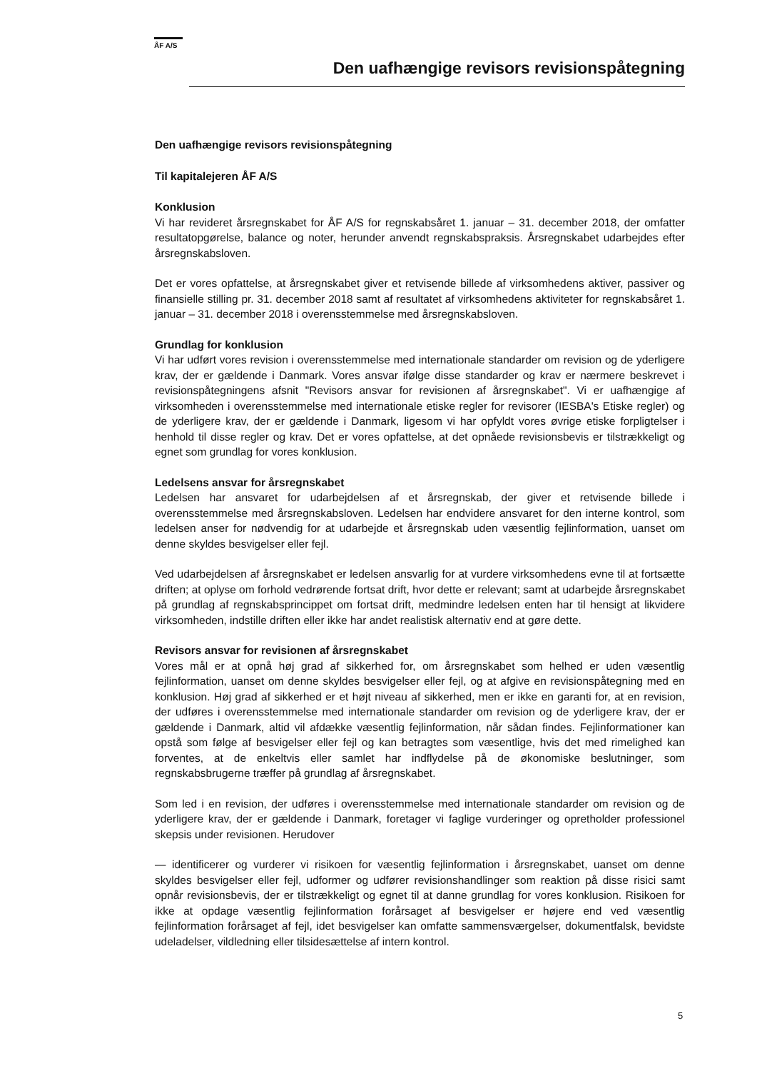ÅF A/S
Den uafhængige revisors revisionspåtegning
Den uafhængige revisors revisionspåtegning
Til kapitalejeren ÅF A/S
Konklusion
Vi har revideret årsregnskabet for ÅF A/S for regnskabsåret 1. januar – 31. december 2018, der omfatter resultatopgørelse, balance og noter, herunder anvendt regnskabspraksis. Årsregnskabet udarbejdes efter årsregnskabsloven.
Det er vores opfattelse, at årsregnskabet giver et retvisende billede af virksomhedens aktiver, passiver og finansielle stilling pr. 31. december 2018 samt af resultatet af virksomhedens aktiviteter for regnskabsåret 1. januar – 31. december 2018 i overensstemmelse med årsregnskabsloven.
Grundlag for konklusion
Vi har udført vores revision i overensstemmelse med internationale standarder om revision og de yderligere krav, der er gældende i Danmark. Vores ansvar ifølge disse standarder og krav er nærmere beskrevet i revisionspåtegningens afsnit "Revisors ansvar for revisionen af årsregnskabet". Vi er uafhængige af virksomheden i overensstemmelse med internationale etiske regler for revisorer (IESBA's Etiske regler) og de yderligere krav, der er gældende i Danmark, ligesom vi har opfyldt vores øvrige etiske forpligtelser i henhold til disse regler og krav. Det er vores opfattelse, at det opnåede revisionsbevis er tilstrækkeligt og egnet som grundlag for vores konklusion.
Ledelsens ansvar for årsregnskabet
Ledelsen har ansvaret for udarbejdelsen af et årsregnskab, der giver et retvisende billede i overensstemmelse med årsregnskabsloven. Ledelsen har endvidere ansvaret for den interne kontrol, som ledelsen anser for nødvendig for at udarbejde et årsregnskab uden væsentlig fejlinformation, uanset om denne skyldes besvigelser eller fejl.
Ved udarbejdelsen af årsregnskabet er ledelsen ansvarlig for at vurdere virksomhedens evne til at fortsætte driften; at oplyse om forhold vedrørende fortsat drift, hvor dette er relevant; samt at udarbejde årsregnskabet på grundlag af regnskabsprincippet om fortsat drift, medmindre ledelsen enten har til hensigt at likvidere virksomheden, indstille driften eller ikke har andet realistisk alternativ end at gøre dette.
Revisors ansvar for revisionen af årsregnskabet
Vores mål er at opnå høj grad af sikkerhed for, om årsregnskabet som helhed er uden væsentlig fejlinformation, uanset om denne skyldes besvigelser eller fejl, og at afgive en revisionspåtegning med en konklusion. Høj grad af sikkerhed er et højt niveau af sikkerhed, men er ikke en garanti for, at en revision, der udføres i overensstemmelse med internationale standarder om revision og de yderligere krav, der er gældende i Danmark, altid vil afdække væsentlig fejlinformation, når sådan findes. Fejlinformationer kan opstå som følge af besvigelser eller fejl og kan betragtes som væsentlige, hvis det med rimelighed kan forventes, at de enkeltvis eller samlet har indflydelse på de økonomiske beslutninger, som regnskabsbrugerne træffer på grundlag af årsregnskabet.
Som led i en revision, der udføres i overensstemmelse med internationale standarder om revision og de yderligere krav, der er gældende i Danmark, foretager vi faglige vurderinger og opretholder professionel skepsis under revisionen. Herudover
— identificerer og vurderer vi risikoen for væsentlig fejlinformation i årsregnskabet, uanset om denne skyldes besvigelser eller fejl, udformer og udfører revisionshandlinger som reaktion på disse risici samt opnår revisionsbevis, der er tilstrækkeligt og egnet til at danne grundlag for vores konklusion. Risikoen for ikke at opdage væsentlig fejlinformation forårsaget af besvigelser er højere end ved væsentlig fejlinformation forårsaget af fejl, idet besvigelser kan omfatte sammensværgelser, dokumentfalsk, bevidste udeladelser, vildledning eller tilsidesættelse af intern kontrol.
5